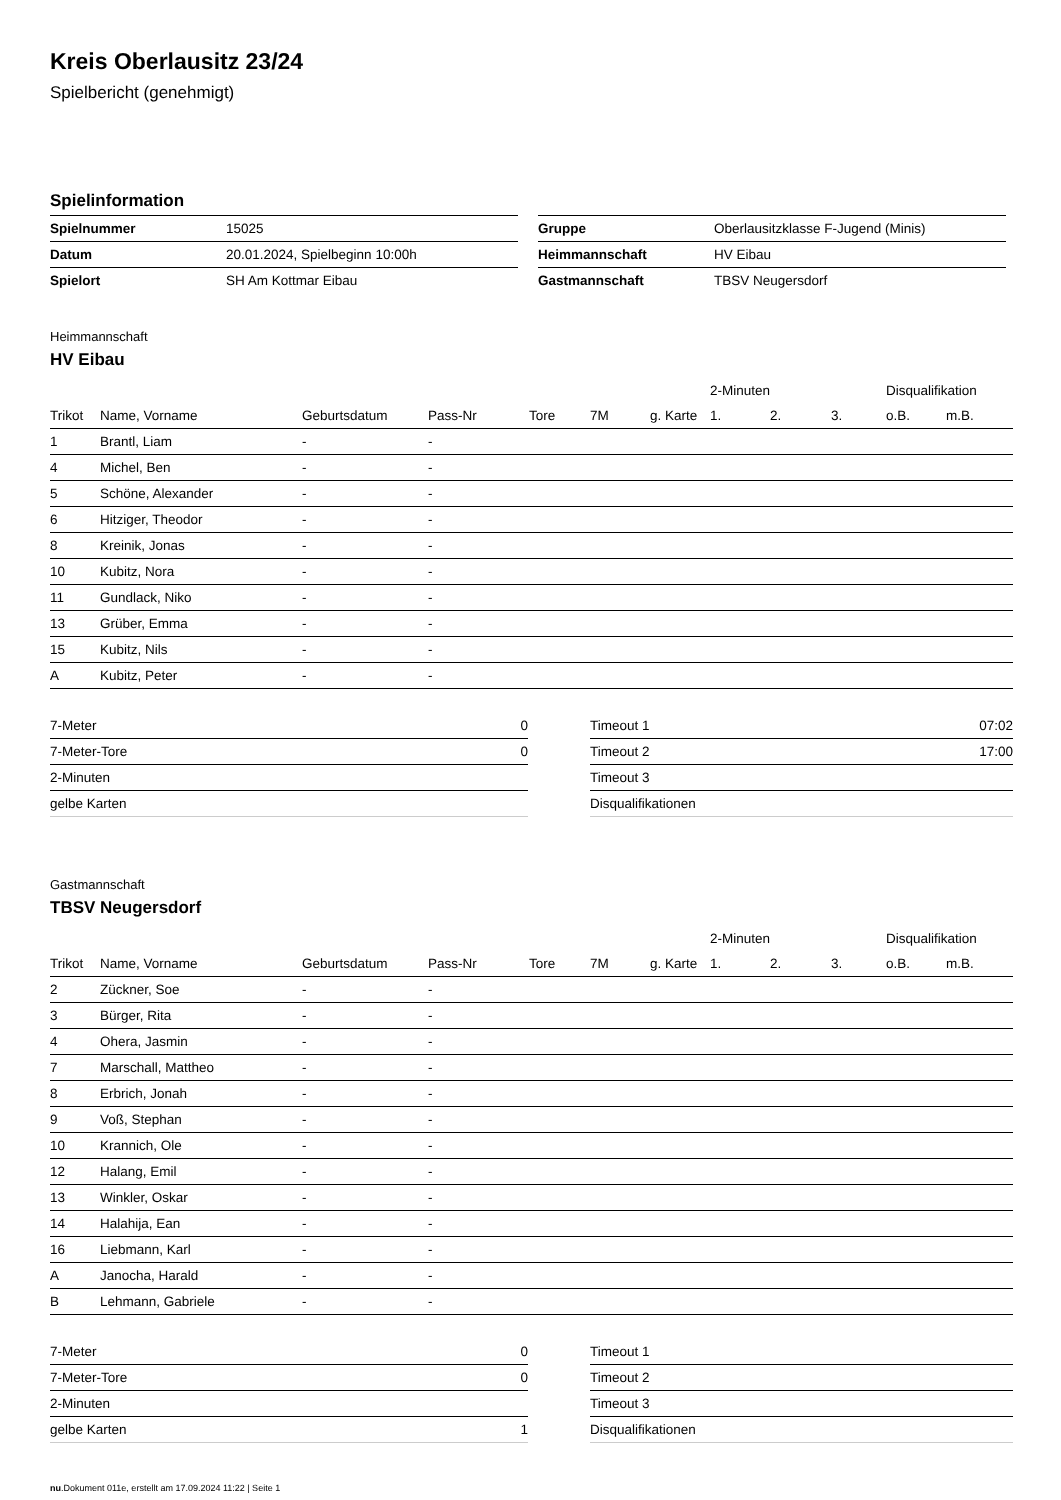Kreis Oberlausitz 23/24
Spielbericht (genehmigt)
Spielinformation
| Spielnummer | 15025 |
| Datum | 20.01.2024, Spielbeginn 10:00h |
| Spielort | SH Am Kottmar Eibau |
| Gruppe | Oberlausitzklasse F-Jugend (Minis) |
| Heimmannschaft | HV Eibau |
| Gastmannschaft | TBSV Neugersdorf |
Heimmannschaft
HV Eibau
| | | | | | | | 2-Minuten | | | Disqualifikation | |
| --- | --- | --- | --- | --- | --- | --- | --- | --- | --- | --- | --- |
| Trikot | Name, Vorname | Geburtsdatum | Pass-Nr | Tore | 7M | g. Karte | 1. | 2. | 3. | o.B. | m.B. |
| 1 | Brantl, Liam | - | - | | | | | | | | |
| 4 | Michel, Ben | - | - | | | | | | | | |
| 5 | Schöne, Alexander | - | - | | | | | | | | |
| 6 | Hitziger, Theodor | - | - | | | | | | | | |
| 8 | Kreinik, Jonas | - | - | | | | | | | | |
| 10 | Kubitz, Nora | - | - | | | | | | | | |
| 11 | Gundlack, Niko | - | - | | | | | | | | |
| 13 | Grüber, Emma | - | - | | | | | | | | |
| 15 | Kubitz, Nils | - | - | | | | | | | | |
| A | Kubitz, Peter | - | - | | | | | | | | |
| 7-Meter | 0 |
| 7-Meter-Tore | 0 |
| 2-Minuten | |
| gelbe Karten | |
| Timeout 1 | 07:02 |
| Timeout 2 | 17:00 |
| Timeout 3 | |
| Disqualifikationen | |
Gastmannschaft
TBSV Neugersdorf
| | | | | | | | 2-Minuten | | | Disqualifikation | |
| --- | --- | --- | --- | --- | --- | --- | --- | --- | --- | --- | --- |
| Trikot | Name, Vorname | Geburtsdatum | Pass-Nr | Tore | 7M | g. Karte | 1. | 2. | 3. | o.B. | m.B. |
| 2 | Zückner, Soe | - | - | | | | | | | | |
| 3 | Bürger, Rita | - | - | | | | | | | | |
| 4 | Ohera, Jasmin | - | - | | | | | | | | |
| 7 | Marschall, Mattheo | - | - | | | | | | | | |
| 8 | Erbrich, Jonah | - | - | | | | | | | | |
| 9 | Voß, Stephan | - | - | | | | | | | | |
| 10 | Krannich, Ole | - | - | | | | | | | | |
| 12 | Halang, Emil | - | - | | | | | | | | |
| 13 | Winkler, Oskar | - | - | | | | | | | | |
| 14 | Halahija, Ean | - | - | | | | | | | | |
| 16 | Liebmann, Karl | - | - | | | | | | | | |
| A | Janocha, Harald | - | - | | | | | | | | |
| B | Lehmann, Gabriele | - | - | | | | | | | | |
| 7-Meter | 0 |
| 7-Meter-Tore | 0 |
| 2-Minuten | |
| gelbe Karten | 1 |
| Timeout 1 | |
| Timeout 2 | |
| Timeout 3 | |
| Disqualifikationen | |
nu.Dokument 011e, erstellt am 17.09.2024 11:22 | Seite 1